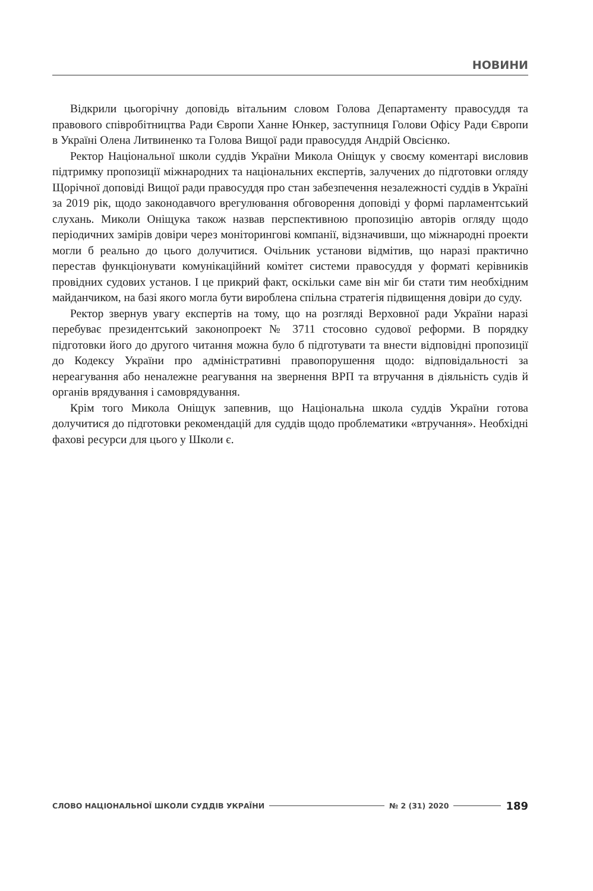НОВИНИ
Відкрили цьогорічну доповідь вітальним словом Голова Департаменту правосуддя та правового співробітництва Ради Європи Ханне Юнкер, заступниця Голови Офісу Ради Європи в Україні Олена Литвиненко та Голова Вищої ради правосуддя Андрій Овсієнко.
Ректор Національної школи суддів України Микола Оніщук у своєму коментарі висловив підтримку пропозиції міжнародних та національних експертів, залучених до підготовки огляду Щорічної доповіді Вищої ради правосуддя про стан забезпечення незалежності суддів в Україні за 2019 рік, щодо законодавчого врегулювання обговорення доповіді у формі парламентський слухань. Миколи Оніщука також назвав перспективною пропозицію авторів огляду щодо періодичних замірів довіри через моніторингові компанії, відзначивши, що міжнародні проекти могли б реально до цього долучитися. Очільник установи відмітив, що наразі практично перестав функціонувати комунікаційний комітет системи правосуддя у форматі керівників провідних судових установ. І це прикрий факт, оскільки саме він міг би стати тим необхідним майданчиком, на базі якого могла бути вироблена спільна стратегія підвищення довіри до суду.
Ректор звернув увагу експертів на тому, що на розгляді Верховної ради України наразі перебуває президентський законопроект № 3711 стосовно судової реформи. В порядку підготовки його до другого читання можна було б підготувати та внести відповідні пропозиції до Кодексу України про адміністративні правопорушення щодо: відповідальності за нереагування або неналежне реагування на звернення ВРП та втручання в діяльність судів й органів врядування і самоврядування.
Крім того Микола Оніщук запевнив, що Національна школа суддів України готова долучитися до підготовки рекомендацій для суддів щодо проблематики «втручання». Необхідні фахові ресурси для цього у Школи є.
СЛОВО НАЦІОНАЛЬНОЇ ШКОЛИ СУДДІВ УКРАЇНИ № 2 (31) 2020 189